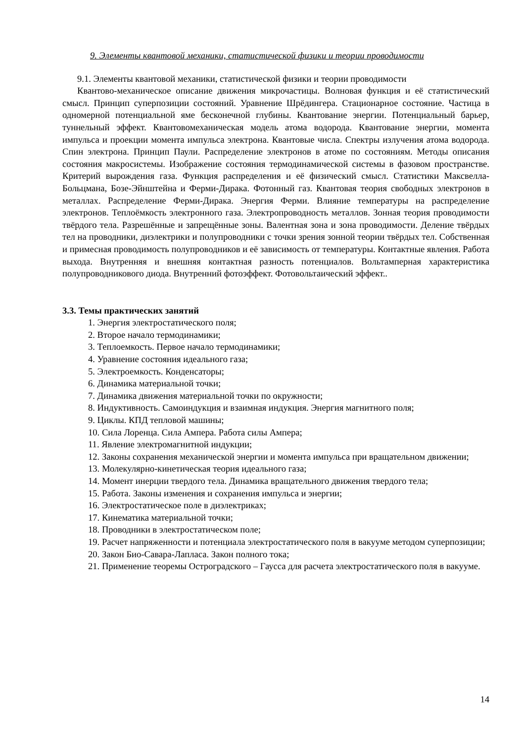9. Элементы квантовой механики, статистической физики и теории проводимости
9.1. Элементы квантовой механики, статистической физики и теории проводимости
Квантово-механическое описание движения микрочастицы. Волновая функция и её статистический смысл. Принцип суперпозиции состояний. Уравнение Шрёдингера. Стационарное состояние. Частица в одномерной потенциальной яме бесконечной глубины. Квантование энергии. Потенциальный барьер, туннельный эффект. Квантовомеханическая модель атома водорода. Квантование энергии, момента импульса и проекции момента импульса электрона. Квантовые числа. Спектры излучения атома водорода. Спин электрона. Принцип Паули. Распределение электронов в атоме по состояниям. Методы описания состояния макросистемы. Изображение состояния термодинамической системы в фазовом пространстве. Критерий вырождения газа. Функция распределения и её физический смысл. Статистики Максвелла-Больцмана, Бозе-Эйнштейна и Ферми-Дирака. Фотонный газ. Квантовая теория свободных электронов в металлах. Распределение Ферми-Дирака. Энергия Ферми. Влияние температуры на распределение электронов. Теплоёмкость электронного газа. Электропроводность металлов. Зонная теория проводимости твёрдого тела. Разрешённые и запрещённые зоны. Валентная зона и зона проводимости. Деление твёрдых тел на проводники, диэлектрики и полупроводники с точки зрения зонной теории твёрдых тел. Собственная и примесная проводимость полупроводников и её зависимость от температуры. Контактные явления. Работа выхода. Внутренняя и внешняя контактная разность потенциалов. Вольтамперная характеристика полупроводникового диода. Внутренний фотоэффект. Фотовольтаический эффект..
3.3. Темы практических занятий
1. Энергия электростатического поля;
2. Второе начало термодинамики;
3. Теплоемкость. Первое начало термодинамики;
4. Уравнение состояния идеального газа;
5. Электроемкость. Конденсаторы;
6. Динамика материальной точки;
7. Динамика движения материальной точки по окружности;
8. Индуктивность. Самоиндукция и взаимная индукция. Энергия магнитного поля;
9. Циклы. КПД тепловой машины;
10. Сила Лоренца. Сила Ампера. Работа силы Ампера;
11. Явление электромагнитной индукции;
12. Законы сохранения механической энергии и момента импульса при вращательном движении;
13. Молекулярно-кинетическая теория идеального газа;
14. Момент инерции твердого тела. Динамика вращательного движения твердого тела;
15. Работа. Законы изменения и сохранения импульса и энергии;
16. Электростатическое поле в диэлектриках;
17. Кинематика материальной точки;
18. Проводники в электростатическом поле;
19. Расчет напряженности и потенциала электростатического поля в вакууме методом суперпозиции;
20. Закон Био-Савара-Лапласа. Закон полного тока;
21. Применение теоремы Остроградского – Гаусса для расчета электростатического поля в вакууме.
14